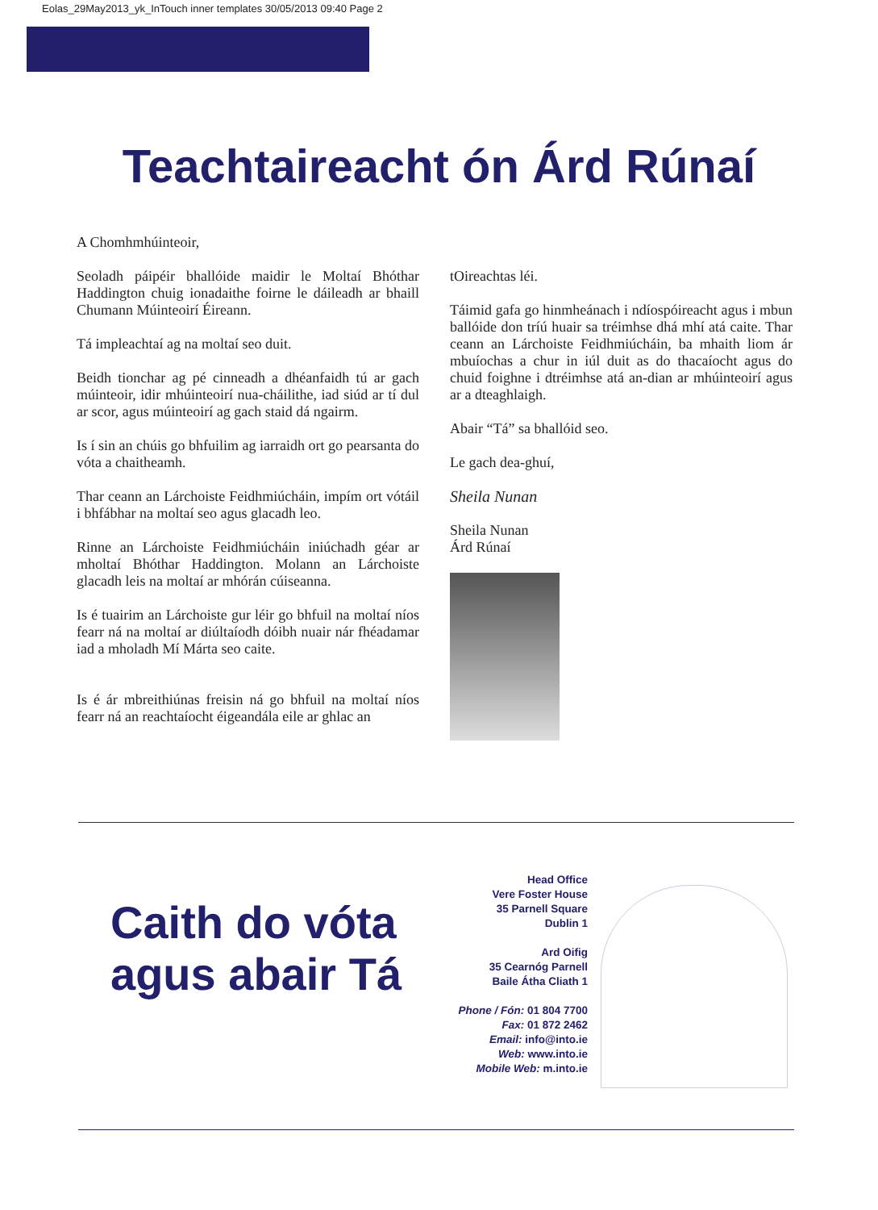Eolas_29May2013_yk_InTouch inner templates 30/05/2013 09:40 Page 2
Teachtaireacht ón Árd Rúnaí
A Chomhmhúinteoir,
Seoladh páipéir bhallóide maidir le Moltaí Bhóthar Haddington chuig ionadaithe foirne le dáileadh ar bhaill Chumann Múinteoirí Éireann.
Tá impleachtaí ag na moltaí seo duit.
Beidh tionchar ag pé cinneadh a dhéanfaidh tú ar gach múinteoir, idir mhúinteoirí nua-cháilithe, iad siúd ar tí dul ar scor, agus múinteoirí ag gach staid dá ngairm.
Is í sin an chúis go bhfuilim ag iarraidh ort go pearsanta do vóta a chaitheamh.
Thar ceann an Lárchoiste Feidhmiúcháin, impím ort vótáil i bhfábhar na moltaí seo agus glacadh leo.
Rinne an Lárchoiste Feidhmiúcháin iniúchadh géar ar mholtaí Bhóthar Haddington. Molann an Lárchoiste glacadh leis na moltaí ar mhórán cúiseanna.
Is é tuairim an Lárchoiste gur léir go bhfuil na moltaí níos fearr ná na moltaí ar diúltaíodh dóibh nuair nár fhéadamar iad a mholadh Mí Márta seo caite.
Is é ár mbreithiúnas freisin ná go bhfuil na moltaí níos fearr ná an reachtaíocht éigeandála eile ar ghlac an
tOireachtas léi.
Táimid gafa go hinmheánach i ndíospóireacht agus i mbun ballóide don tríú huair sa tréimhse dhá mhí atá caite. Thar ceann an Lárchoiste Feidhmiúcháin, ba mhaith liom ár mbuíochas a chur in iúl duit as do thacaíocht agus do chuid foighne i dtréimhse atá an-dian ar mhúinteoirí agus ar a dteaghlaigh.
Abair “Tá” sa bhallóid seo.
Le gach dea-ghuí,
Sheila Nunan
Sheila Nunan
Árd Rúnaí
Caith do vóta
agus abair Tá
Head Office
Vere Foster House
35 Parnell Square
Dublin 1
Ard Oifig
35 Cearnóg Parnell
Baile Átha Cliath 1
Phone / Fón: 01 804 7700
Fax: 01 872 2462
Email: info@into.ie
Web: www.into.ie
Mobile Web: m.into.ie